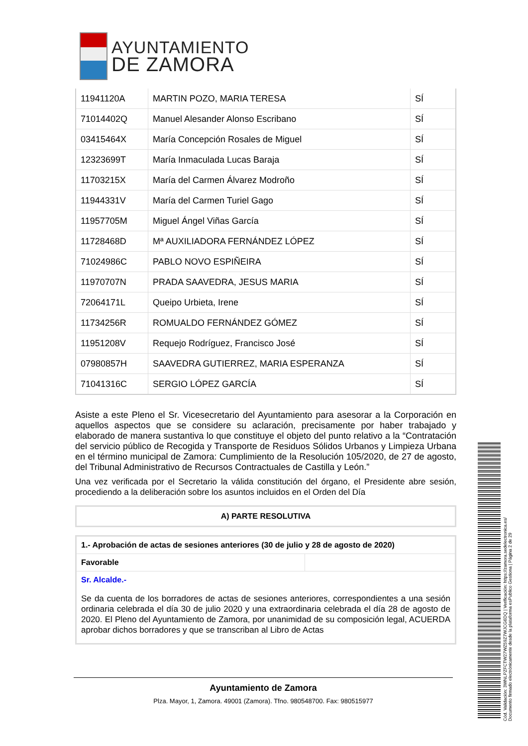AYUNTAMIENTO
DE ZAMORA
| 11941120A | MARTIN POZO, MARIA TERESA | SÍ |
| 71014402Q | Manuel Alesander Alonso Escribano | SÍ |
| 03415464X | María Concepción Rosales de Miguel | SÍ |
| 12323699T | María Inmaculada Lucas Baraja | SÍ |
| 11703215X | María del Carmen Álvarez Modroño | SÍ |
| 11944331V | María del Carmen Turiel Gago | SÍ |
| 11957705M | Miguel Ángel Viñas García | SÍ |
| 11728468D | Mª AUXILIADORA FERNÁNDEZ LÓPEZ | SÍ |
| 71024986C | PABLO NOVO ESPIÑEIRA | SÍ |
| 11970707N | PRADA SAAVEDRA, JESUS MARIA | SÍ |
| 72064171L | Queipo Urbieta, Irene | SÍ |
| 11734256R | ROMUALDO FERNÁNDEZ GÓMEZ | SÍ |
| 11951208V | Requejo Rodríguez, Francisco José | SÍ |
| 07980857H | SAAVEDRA GUTIERREZ, MARIA ESPERANZA | SÍ |
| 71041316C | SERGIO LÓPEZ GARCÍA | SÍ |
Asiste a este Pleno el Sr. Vicesecretario del Ayuntamiento para asesorar a la Corporación en aquellos aspectos que se considere su aclaración, precisamente por haber trabajado y elaborado de manera sustantiva lo que constituye el objeto del punto relativo a la “Contratación del servicio público de Recogida y Transporte de Residuos Sólidos Urbanos y Limpieza Urbana en el término municipal de Zamora: Cumplimiento de la Resolución 105/2020, de 27 de agosto, del Tribunal Administrativo de Recursos Contractuales de Castilla y León.”
Una vez verificada por el Secretario la válida constitución del órgano, el Presidente abre sesión, procediendo a la deliberación sobre los asuntos incluidos en el Orden del Día
A) PARTE RESOLUTIVA
| 1.- Aprobación de actas de sesiones anteriores (30 de julio y 28 de agosto de 2020) | |
| Favorable | |
| Sr. Alcalde.- Se da cuenta de los borradores de actas de sesiones anteriores, correspondientes a una sesión ordinaria celebrada el día 30 de julio 2020 y una extraordinaria celebrada el día 28 de agosto de 2020. El Pleno del Ayuntamiento de Zamora, por unanimidad de su composición legal, ACUERDA aprobar dichos borradores y que se transcriban al Libro de Actas | |
Ayuntamiento de Zamora
Plza. Mayor, 1, Zamora. 49001 (Zamora). Tfno. 980548700. Fax: 980515977
Cód. Validación: 3WNLPZFCTW27WZ59Z7WJCG6DQ | Verificación: https://zamora.sedelectronica.es/
Documento firmado electrónicamente desde la plataforma esPublico Gestiona | Página 2 de 29